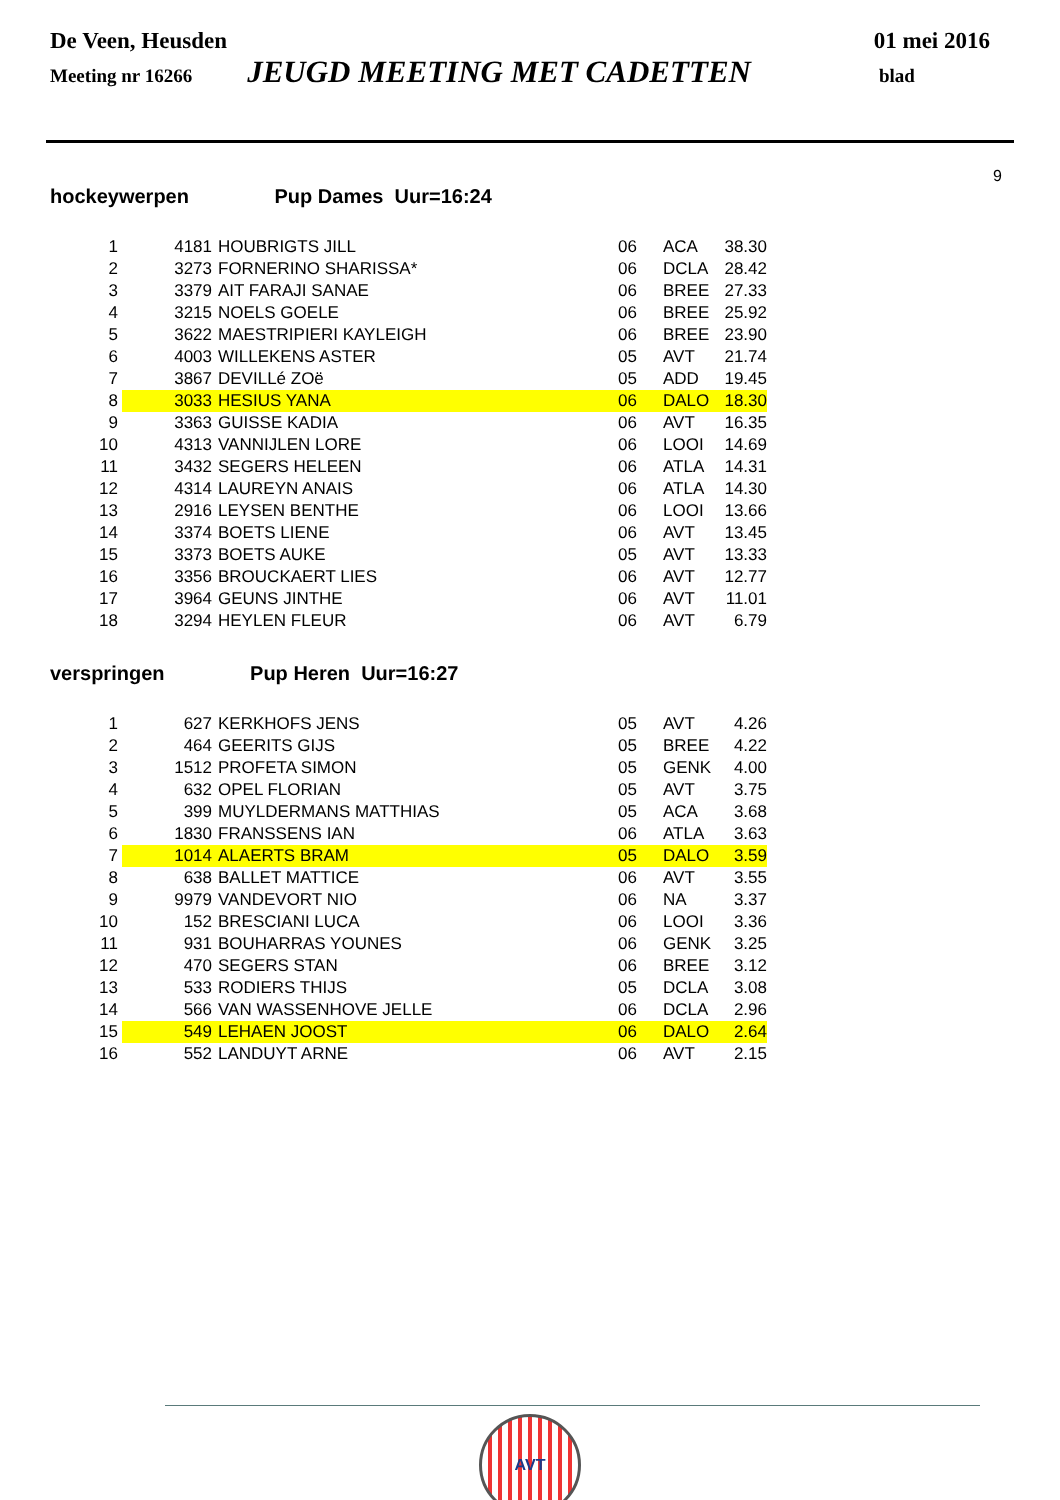De Veen, Heusden 01 mei 2016
Meeting nr 16266 JEUGD MEETING MET CADETTEN blad
9
hockeywerpen Pup Dames Uur=16:24
| 1 | 4181 | HOUBRIGTS JILL | 06 | ACA | 38.30 |
| 2 | 3273 | FORNERINO SHARISSA* | 06 | DCLA | 28.42 |
| 3 | 3379 | AIT FARAJI SANAE | 06 | BREE | 27.33 |
| 4 | 3215 | NOELS GOELE | 06 | BREE | 25.92 |
| 5 | 3622 | MAESTRIPIERI KAYLEIGH | 06 | BREE | 23.90 |
| 6 | 4003 | WILLEKENS ASTER | 05 | AVT | 21.74 |
| 7 | 3867 | DEVILLé ZOë | 05 | ADD | 19.45 |
| 8 | 3033 | HESIUS YANA | 06 | DALO | 18.30 |
| 9 | 3363 | GUISSE KADIA | 06 | AVT | 16.35 |
| 10 | 4313 | VANNIJLEN LORE | 06 | LOOI | 14.69 |
| 11 | 3432 | SEGERS HELEEN | 06 | ATLA | 14.31 |
| 12 | 4314 | LAUREYN ANAIS | 06 | ATLA | 14.30 |
| 13 | 2916 | LEYSEN BENTHE | 06 | LOOI | 13.66 |
| 14 | 3374 | BOETS LIENE | 06 | AVT | 13.45 |
| 15 | 3373 | BOETS AUKE | 05 | AVT | 13.33 |
| 16 | 3356 | BROUCKAERT LIES | 06 | AVT | 12.77 |
| 17 | 3964 | GEUNS JINTHE | 06 | AVT | 11.01 |
| 18 | 3294 | HEYLEN FLEUR | 06 | AVT | 6.79 |
verspringen Pup Heren Uur=16:27
| 1 | 627 | KERKHOFS JENS | 05 | AVT | 4.26 |
| 2 | 464 | GEERITS GIJS | 05 | BREE | 4.22 |
| 3 | 1512 | PROFETA SIMON | 05 | GENK | 4.00 |
| 4 | 632 | OPEL FLORIAN | 05 | AVT | 3.75 |
| 5 | 399 | MUYLDERMANS MATTHIAS | 05 | ACA | 3.68 |
| 6 | 1830 | FRANSSENS IAN | 06 | ATLA | 3.63 |
| 7 | 1014 | ALAERTS BRAM | 05 | DALO | 3.59 |
| 8 | 638 | BALLET MATTICE | 06 | AVT | 3.55 |
| 9 | 9979 | VANDEVORT NIO | 06 | NA | 3.37 |
| 10 | 152 | BRESCIANI LUCA | 06 | LOOI | 3.36 |
| 11 | 931 | BOUHARRAS YOUNES | 06 | GENK | 3.25 |
| 12 | 470 | SEGERS STAN | 06 | BREE | 3.12 |
| 13 | 533 | RODIERS THIJS | 05 | DCLA | 3.08 |
| 14 | 566 | VAN WASSENHOVE JELLE | 06 | DCLA | 2.96 |
| 15 | 549 | LEHAEN JOOST | 06 | DALO | 2.64 |
| 16 | 552 | LANDUYT ARNE | 06 | AVT | 2.15 |
AVT